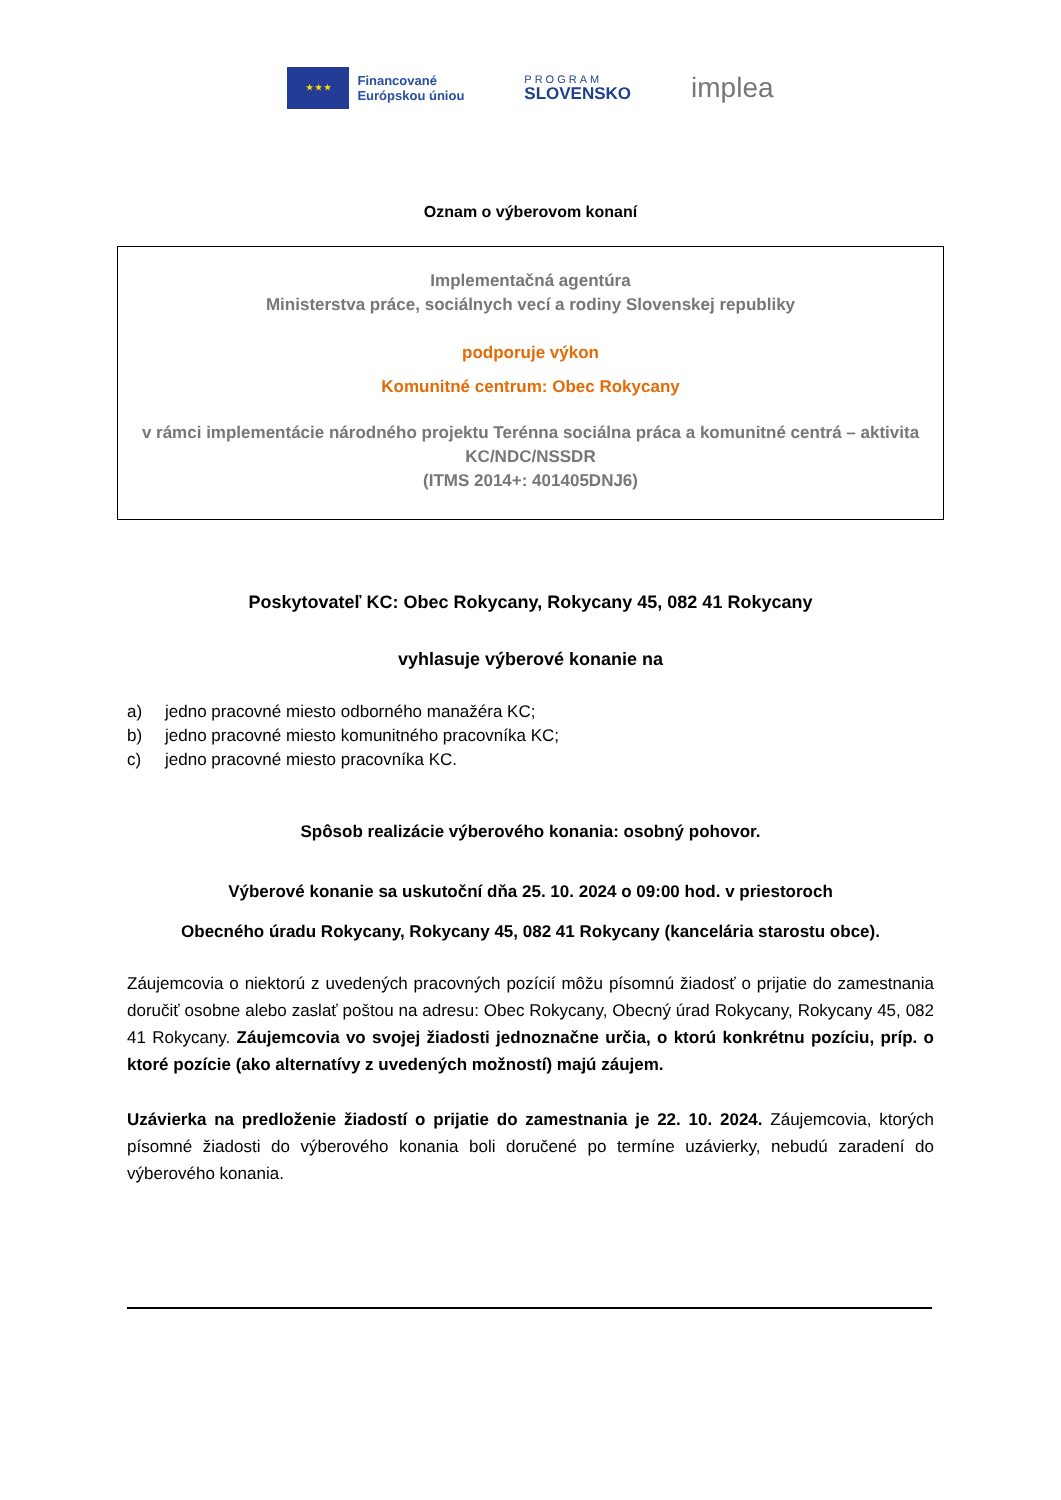★ ★ ★
Financované
Európskou úniou
PROGRAM
SLOVENSKO
implea
Oznam o výberovom konaní
Implementačná agentúra
Ministerstva práce, sociálnych vecí a rodiny Slovenskej republiky
podporuje výkon
Komunitné centrum: Obec Rokycany
v rámci implementácie národného projektu Terénna sociálna práca a komunitné centrá – aktivita KC/NDC/NSSDR
(ITMS 2014+: 401405DNJ6)
Poskytovateľ KC: Obec Rokycany, Rokycany 45, 082 41 Rokycany
vyhlasuje výberové konanie na
a) jedno pracovné miesto odborného manažéra KC;
b) jedno pracovné miesto komunitného pracovníka KC;
c) jedno pracovné miesto pracovníka KC.
Spôsob realizácie výberového konania: osobný pohovor.
Výberové konanie sa uskutoční dňa 25. 10. 2024 o 09:00 hod. v priestoroch
Obecného úradu Rokycany, Rokycany 45, 082 41 Rokycany (kancelária starostu obce).
Záujemcovia o niektorú z uvedených pracovných pozícií môžu písomnú žiadosť o prijatie do zamestnania doručiť osobne alebo zaslať poštou na adresu: Obec Rokycany, Obecný úrad Rokycany, Rokycany 45, 082 41 Rokycany. Záujemcovia vo svojej žiadosti jednoznačne určia, o ktorú konkrétnu pozíciu, príp. o ktoré pozície (ako alternatívy z uvedených možností) majú záujem.
Uzávierka na predloženie žiadostí o prijatie do zamestnania je 22. 10. 2024. Záujemcovia, ktorých písomné žiadosti do výberového konania boli doručené po termíne uzávierky, nebudú zaradení do výberového konania.